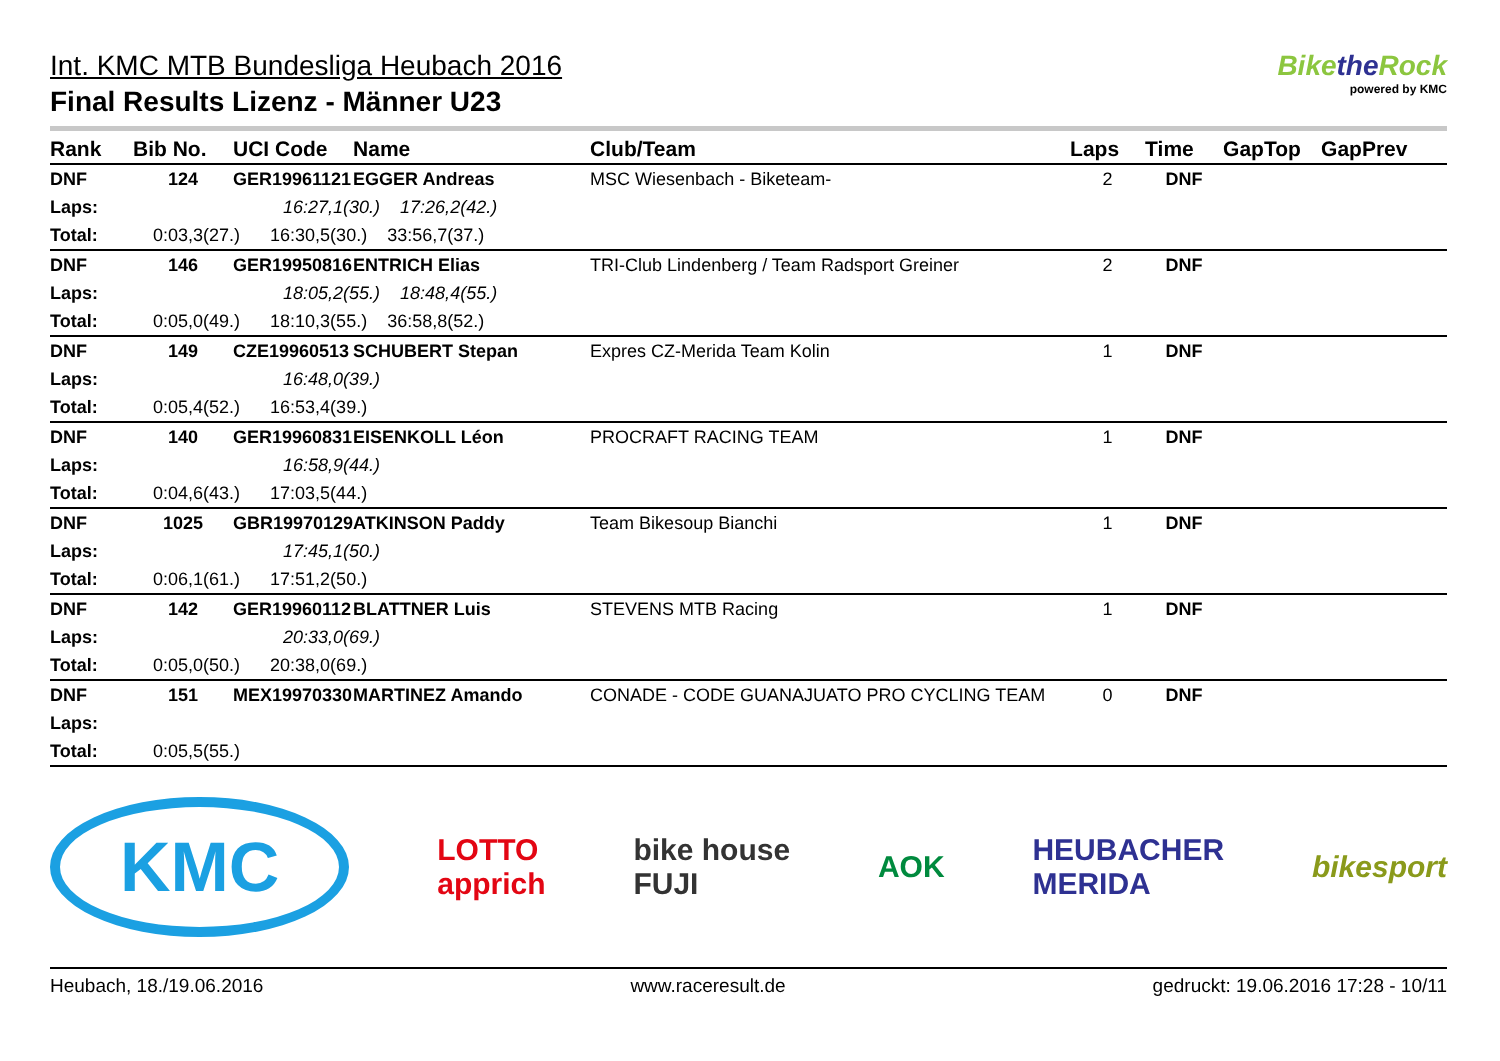Int. KMC MTB Bundesliga Heubach 2016
Final Results Lizenz - Männer U23
Bikethe Rock
powered by KMC
| Rank | Bib No. | UCI Code | Name | Club/Team | Laps | Time | GapTop | GapPrev |
| --- | --- | --- | --- | --- | --- | --- | --- | --- |
| DNF | 124 | GER19961121 | EGGER Andreas | MSC Wiesenbach - Biketeam- | 2 | DNF | | |
| Laps: | | 16:27,1(30.) 17:26,2(42.) | | | | | | |
| Total: | 0:03,3(27.) 16:30,5(30.) 33:56,7(37.) | | | | | | | |
| DNF | 146 | GER19950816 | ENTRICH Elias | TRI-Club Lindenberg / Team Radsport Greiner | 2 | DNF | | |
| Laps: | | 18:05,2(55.) 18:48,4(55.) | | | | | | |
| Total: | 0:05,0(49.) 18:10,3(55.) 36:58,8(52.) | | | | | | | |
| DNF | 149 | CZE19960513 | SCHUBERT Stepan | Expres CZ-Merida Team Kolin | 1 | DNF | | |
| Laps: | | 16:48,0(39.) | | | | | | |
| Total: | 0:05,4(52.) 16:53,4(39.) | | | | | | | |
| DNF | 140 | GER19960831 | EISENKOLL Léon | PROCRAFT RACING TEAM | 1 | DNF | | |
| Laps: | | 16:58,9(44.) | | | | | | |
| Total: | 0:04,6(43.) 17:03,5(44.) | | | | | | | |
| DNF | 1025 | GBR19970129 | ATKINSON Paddy | Team Bikesoup Bianchi | 1 | DNF | | |
| Laps: | | 17:45,1(50.) | | | | | | |
| Total: | 0:06,1(61.) 17:51,2(50.) | | | | | | | |
| DNF | 142 | GER19960112 | BLATTNER Luis | STEVENS MTB Racing | 1 | DNF | | |
| Laps: | | 20:33,0(69.) | | | | | | |
| Total: | 0:05,0(50.) 20:38,0(69.) | | | | | | | |
| DNF | 151 | MEX19970330 | MARTINEZ Amando | CONADE - CODE GUANAJUATO PRO CYCLING TEAM | 0 | DNF | | |
| Laps: | | | | | | | | |
| Total: | 0:05,5(55.) | | | | | | | |
KMC LOTTO
apprich bike house
FUJI AOK HEUBACHER
MERIDA bikesport
Heubach, 18./19.06.2016 www.raceresult.de gedruckt: 19.06.2016 17:28 - 10/11